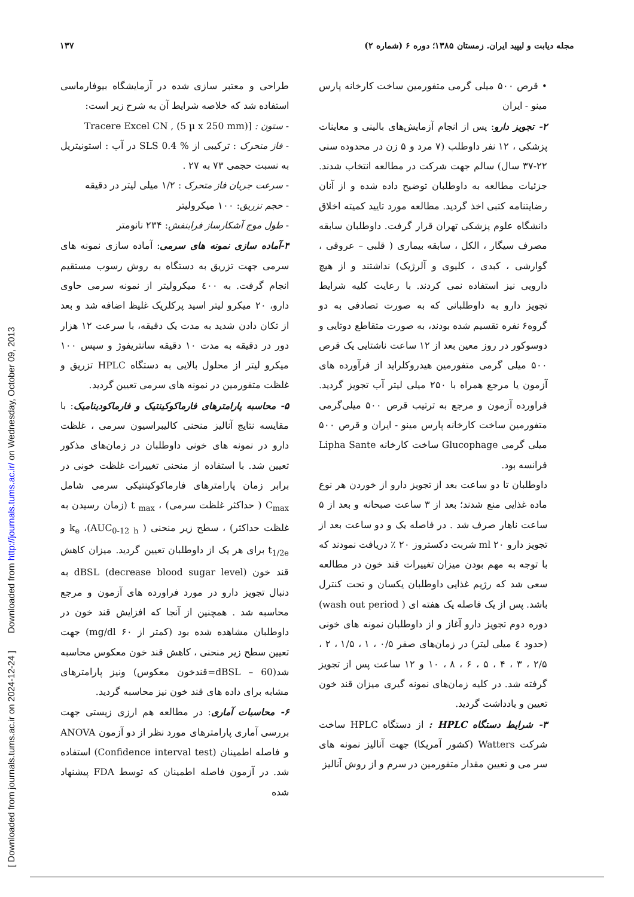مجله دیابت و لیپید ایران. زمستان ۱۳۸۵؛ دوره ۶ (شماره ۲) ۱۳۷
[ Downloaded from journals.tums.ac.ir on 2024-12-24 ] Downloaded from http://journals.tums.ac.ir/ on Wednesday, October 09, 2013
• قرص ۵۰۰ میلی گرمی متفورمین ساخت کارخانه پارس مینو - ایران
۲- تجویز دارو: پس از انجام آزمایش‌های بالینی و معاینات پزشکی ، ۱۲ نفر داوطلب (۷ مرد و ۵ زن در محدوده سنی ۲۲-۳۷ سال) سالم جهت شرکت در مطالعه انتخاب شدند. جزئیات مطالعه به داوطلبان توضیح داده شده و از آنان رضایتنامه کتبی اخذ گردید. مطالعه مورد تایید کمیته اخلاق دانشگاه علوم پزشکی تهران قرار گرفت. داوطلبان سابقه مصرف سیگار ، الکل ، سابقه بیماری ( قلبی – عروقی ، گوارشی ، کبدی ، کلیوی و آلرژیک) نداشتند و از هیچ دارویی نیز استفاده نمی کردند. با رعایت کلیه شرایط تجویز دارو به داوطلبانی که به صورت تصادفی به دو گروه۶ نفره تقسیم شده بودند، به صورت متقاطع دوتایی و دوسوکور در روز معین بعد از ۱۲ ساعت ناشتایی یک قرص ۵۰۰ میلی گرمی متفورمین هیدروکلراید از فرآورده های آزمون یا مرجع همراه با ۲۵۰ میلی لیتر آب تجویز گردید. فراورده آزمون و مرجع به ترتیب قرص ۵۰۰ میلی‌گرمی متفورمین ساخت کارخانه پارس مینو - ایران و قرص ۵۰۰ میلی گرمی Glucophage ساخت کارخانه Lipha Sante فرانسه بود.
داوطلبان تا دو ساعت بعد از تجویز دارو از خوردن هر نوع ماده غذایی منع شدند؛ بعد از ۳ ساعت صبحانه و بعد از ۵ ساعت ناهار صرف شد . در فاصله یک و دو ساعت بعد از تجویز دارو ۲۰ ml شربت دکستروز ۲۰ ٪ دریافت نمودند که با توجه به مهم بودن میزان تغییرات قند خون در مطالعه سعی شد که رژیم غذایی داوطلبان یکسان و تحت کنترل باشد. پس از یک فاصله یک هفته ای ( wash out period) دوره دوم تجویز دارو آغاز و از داوطلبان نمونه های خونی (حدود ٤ میلی لیتر) در زمان‌های صفر ۰/۵ ، ۱ ، ۱/۵ ، ۲ ، ۲/۵ ، ۳ ، ۴ ، ۵ ، ۶ ، ۸ ، ۱۰ و ۱۲ ساعت پس از تجویز گرفته شد. در کلیه زمان‌های نمونه گیری میزان قند خون تعیین و یادداشت گردید.
۳- شرایط دستگاه HPLC : از دستگاه HPLC ساخت شرکت Watters (کشور آمریکا) جهت آنالیز نمونه های سر می و تعیین مقدار متفورمین در سرم و از روش آنالیز
طراحی و معتبر سازی شده در آزمایشگاه بیوفارماسی استفاده شد که خلاصه شرایط آن به شرح زیر است:
- ستون : [Tracere Excel CN , (5 µ x 250 mm)
- فاز متحرک : ترکیبی از % 0.4 SLS در آب : استونیتریل به نسبت حجمی ۷۳ به ۲۷ .
- سرعت جریان فاز متحرک : ۱/۲ میلی لیتر در دقیقه
- حجم تزریق: ۱۰۰ میکرولیتر
- طول موج آشکارساز فرابنفش: ۲۳۴ نانومتر
۴-آماده سازی نمونه های سرمی: آماده سازی نمونه های سرمی جهت تزریق به دستگاه به روش رسوب مستقیم انجام گرفت. به ٤۰۰ میکرولیتر از نمونه سرمی حاوی دارو، ۲۰ میکرو لیتر اسید پرکلریک غلیظ اضافه شد و بعد از تکان دادن شدید به مدت یک دقیقه، با سرعت ۱۲ هزار دور در دقیقه به مدت ۱۰ دقیقه سانتریفوژ و سپس ۱۰۰ میکرو لیتر از محلول بالایی به دستگاه HPLC تزریق و غلظت متفورمین در نمونه های سرمی تعیین گردید.
۵- محاسبه پارامترهای فارماکوکینتیک و فارماکودینامیک: با مقایسه نتایج آنالیز منحنی کالیبراسیون سرمی ، غلظت دارو در نمونه های خونی داوطلبان در زمان‌های مذکور تعیین شد. با استفاده از منحنی تغییرات غلظت خونی در برابر زمان پارامترهای فارماکوکینتیکی سرمی شامل C<sub>max</sub> ( حداکثر غلظت سرمی) ، t <sub>max</sub> (زمان رسیدن به غلظت حداکثر) ، سطح زیر منحنی ( AUC<sub>0-12</sub> <sub>h</sub>)، k<sub>e</sub> و t<sub>1/2e</sub> برای هر یک از داوطلبان تعیین گردید. میزان کاهش قند خون dBSL (decrease blood sugar level) به دنبال تجویز دارو در مورد فراورده های آزمون و مرجع محاسبه شد . همچنین از آنجا که افزایش قند خون در داوطلبان مشاهده شده بود (کمتر از ۶۰ mg/dl) جهت تعیین سطح زیر منحنی ، کاهش قند خون معکوس محاسبه شد(dBSL – 60=قندخون معکوس) ونیز پارامترهای مشابه برای داده های قند خون نیز محاسبه گردید.
۶- محاسبات آماری: در مطالعه هم ارزی زیستی جهت بررسی آماری پارامترهای مورد نظر از دو آزمون ANOVA و فاصله اطمینان (Confidence interval test) استفاده شد. در آزمون فاصله اطمینان که توسط FDA پیشنهاد شده